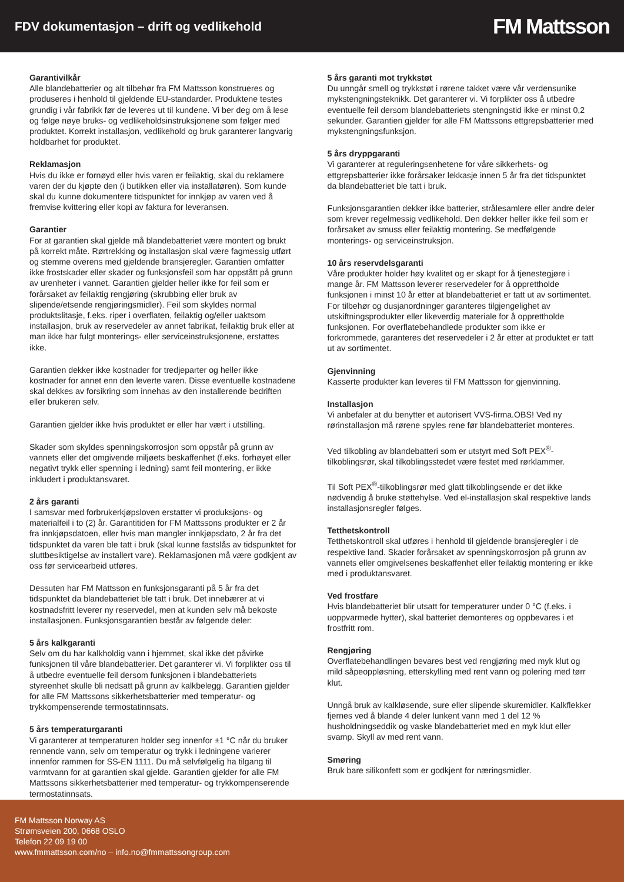FDV dokumentasjon – drift og vedlikehold
FM Mattsson
Garantivilkår
Alle blandebatterier og alt tilbehør fra FM Mattsson konstrueres og produseres i henhold til gjeldende EU-standarder. Produktene testes grundig i vår fabrikk før de leveres ut til kundene. Vi ber deg om å lese og følge nøye bruks- og vedlikeholdsinstruksjonene som følger med produktet. Korrekt installasjon, vedlikehold og bruk garanterer langvarig holdbarhet for produktet.
Reklamasjon
Hvis du ikke er fornøyd eller hvis varen er feilaktig, skal du reklamere varen der du kjøpte den (i butikken eller via installatøren). Som kunde skal du kunne dokumentere tidspunktet for innkjøp av varen ved å fremvise kvittering eller kopi av faktura for leveransen.
Garantier
For at garantien skal gjelde må blandebatteriet være montert og brukt på korrekt måte. Rørtrekking og installasjon skal være fagmessig utført og stemme overens med gjeldende bransjeregler. Garantien omfatter ikke frostskader eller skader og funksjonsfeil som har oppstått på grunn av urenheter i vannet. Garantien gjelder heller ikke for feil som er forårsaket av feilaktig rengjøring (skrubbing eller bruk av slipende/etsende rengjøringsmidler). Feil som skyldes normal produktslitasje, f.eks. riper i overflaten, feilaktig og/eller uaktsom installasjon, bruk av reservedeler av annet fabrikat, feilaktig bruk eller at man ikke har fulgt monterings- eller serviceinstruksjonene, erstattes ikke.
Garantien dekker ikke kostnader for tredjeparter og heller ikke kostnader for annet enn den leverte varen. Disse eventuelle kostnadene skal dekkes av forsikring som innehas av den installerende bedriften eller brukeren selv.
Garantien gjelder ikke hvis produktet er eller har vært i utstilling.
Skader som skyldes spenningskorrosjon som oppstår på grunn av vannets eller det omgivende miljøets beskaffenhet (f.eks. forhøyet eller negativt trykk eller spenning i ledning) samt feil montering, er ikke inkludert i produktansvaret.
2 års garanti
I samsvar med forbrukerkjøpsloven erstatter vi produksjons- og materialfeil i to (2) år. Garantitiden for FM Mattssons produkter er 2 år fra innkjøpsdatoen, eller hvis man mangler innkjøpsdato, 2 år fra det tidspunktet da varen ble tatt i bruk (skal kunne fastslås av tidspunktet for sluttbesiktigelse av installert vare). Reklamasjonen må være godkjent av oss før servicearbeid utføres.
Dessuten har FM Mattsson en funksjonsgaranti på 5 år fra det tidspunktet da blandebatteriet ble tatt i bruk. Det innebærer at vi kostnadsfritt leverer ny reservedel, men at kunden selv må bekoste installasjonen. Funksjonsgarantien består av følgende deler:
5 års kalkgaranti
Selv om du har kalkholdig vann i hjemmet, skal ikke det påvirke funksjonen til våre blandebatterier. Det garanterer vi. Vi forplikter oss til å utbedre eventuelle feil dersom funksjonen i blandebatteriets styreenhet skulle bli nedsatt på grunn av kalkbelegg. Garantien gjelder for alle FM Mattssons sikkerhetsbatterier med temperatur- og trykkompenserende termostatinnsats.
5 års temperaturgaranti
Vi garanterer at temperaturen holder seg innenfor ±1 °C når du bruker rennende vann, selv om temperatur og trykk i ledningene varierer innenfor rammen for SS-EN 1111. Du må selvfølgelig ha tilgang til varmtvann for at garantien skal gjelde. Garantien gjelder for alle FM Mattssons sikkerhetsbatterier med temperatur- og trykkompenserende termostatinnsats.
5 års garanti mot trykkstøt
Du unngår smell og trykkstøt i rørene takket være vår verdensunike mykstengningsteknikk. Det garanterer vi. Vi forplikter oss å utbedre eventuelle feil dersom blandebatteriets stengningstid ikke er minst 0,2 sekunder. Garantien gjelder for alle FM Mattssons ettgrepsbatterier med mykstengningsfunksjon.
5 års dryppgaranti
Vi garanterer at reguleringsenhetene for våre sikkerhets- og ettgrepsbatterier ikke forårsaker lekkasje innen 5 år fra det tidspunktet da blandebatteriet ble tatt i bruk.
Funksjonsgarantien dekker ikke batterier, strålesamlere eller andre deler som krever regelmessig vedlikehold. Den dekker heller ikke feil som er forårsaket av smuss eller feilaktig montering. Se medfølgende monterings- og serviceinstruksjon.
10 års reservdelsgaranti
Våre produkter holder høy kvalitet og er skapt for å tjenestegjøre i mange år. FM Mattsson leverer reservedeler for å opprettholde funksjonen i minst 10 år etter at blandebatteriet er tatt ut av sortimentet. For tilbehør og dusjanordninger garanteres tilgjengelighet av utskiftningsprodukter eller likeverdig materiale for å opprettholde funksjonen. For overflatebehandlede produkter som ikke er forkrommede, garanteres det reservedeler i 2 år etter at produktet er tatt ut av sortimentet.
Gjenvinning
Kasserte produkter kan leveres til FM Mattsson for gjenvinning.
Installasjon
Vi anbefaler at du benytter et autorisert VVS-firma.OBS! Ved ny rørinstallasjon må rørene spyles rene før blandebatteriet monteres.
Ved tilkobling av blandebatteri som er utstyrt med Soft PEX<sup>®</sup>-tilkoblingsrør, skal tilkoblingsstedet være festet med rørklammer.
Til Soft PEX<sup>®</sup>-tilkoblingsrør med glatt tilkoblingsende er det ikke nødvendig å bruke støttehylse. Ved el-installasjon skal respektive lands installasjonsregler følges.
Tetthetskontroll
Tetthetskontroll skal utføres i henhold til gjeldende bransjeregler i de respektive land. Skader forårsaket av spenningskorrosjon på grunn av vannets eller omgivelsenes beskaffenhet eller feilaktig montering er ikke med i produktansvaret.
Ved frostfare
Hvis blandebatteriet blir utsatt for temperaturer under 0 °C (f.eks. i uoppvarmede hytter), skal batteriet demonteres og oppbevares i et frostfritt rom.
Rengjøring
Overflatebehandlingen bevares best ved rengjøring med myk klut og mild såpeoppløsning, etterskylling med rent vann og polering med tørr klut.
Unngå bruk av kalkløsende, sure eller slipende skuremidler. Kalkflekker fjernes ved å blande 4 deler lunkent vann med 1 del 12 % husholdningseddik og vaske blandebatteriet med en myk klut eller svamp. Skyll av med rent vann.
Smøring
Bruk bare silikonfett som er godkjent for næringsmidler.
FM Mattsson Norway AS
Strømsveien 200, 0668 OSLO
Telefon 22 09 19 00
www.fmmattsson.com/no – info.no@fmmattssongroup.com